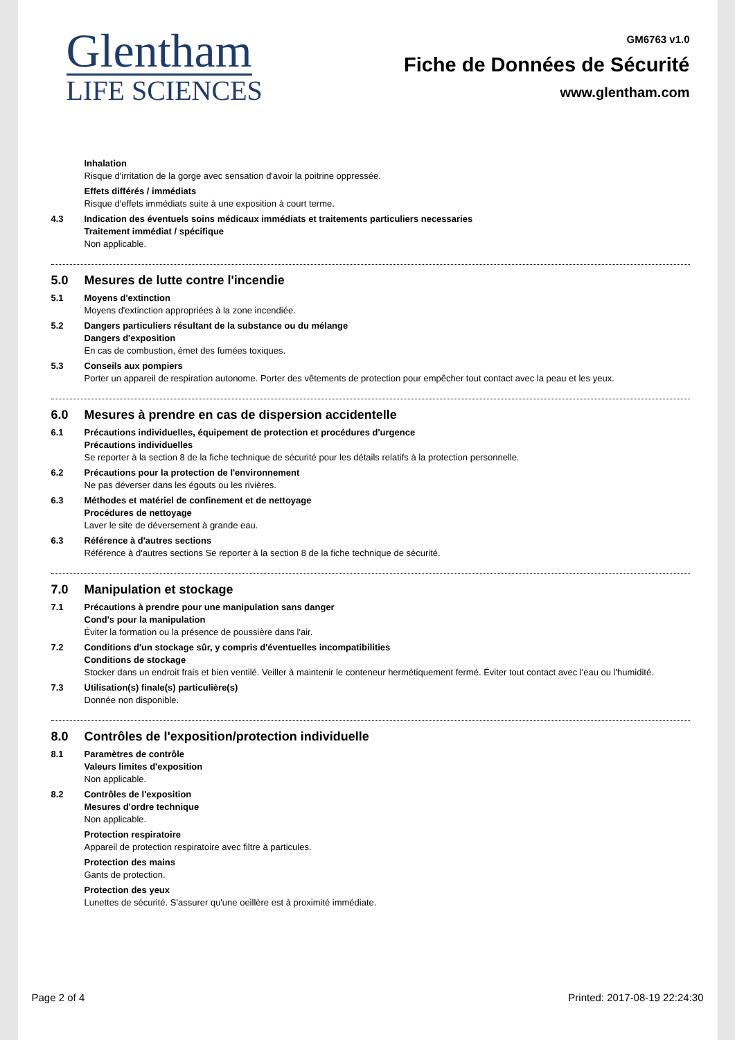Glentham
LIFE SCIENCES
GM6763 v1.0
Fiche de Données de Sécurité
www.glentham.com
Inhalation
Risque d'irritation de la gorge avec sensation d'avoir la poitrine oppressée.
Effets différés / immédiats
Risque d'effets immédiats suite à une exposition à court terme.
4.3 Indication des éventuels soins médicaux immédiats et traitements particuliers necessaries
Traitement immédiat / spécifique
Non applicable.
5.0 Mesures de lutte contre l'incendie
5.1 Moyens d'extinction
Moyens d'extinction appropriées à la zone incendiée.
5.2 Dangers particuliers résultant de la substance ou du mélange
Dangers d'exposition
En cas de combustion, émet des fumées toxiques.
5.3 Conseils aux pompiers
Porter un appareil de respiration autonome. Porter des vêtements de protection pour empêcher tout contact avec la peau et les yeux.
6.0 Mesures à prendre en cas de dispersion accidentelle
6.1 Précautions individuelles, équipement de protection et procédures d'urgence
Précautions individuelles
Se reporter à la section 8 de la fiche technique de sécurité pour les détails relatifs à la protection personnelle.
6.2 Précautions pour la protection de l'environnement
Ne pas déverser dans les égouts ou les rivières.
6.3 Méthodes et matériel de confinement et de nettoyage
Procédures de nettoyage
Laver le site de déversement à grande eau.
6.3 Référence à d'autres sections
Référence à d'autres sections Se reporter à la section 8 de la fiche technique de sécurité.
7.0 Manipulation et stockage
7.1 Précautions à prendre pour une manipulation sans danger
Cond's pour la manipulation
Éviter la formation ou la présence de poussière dans l'air.
7.2 Conditions d'un stockage sûr, y compris d'éventuelles incompatibilities
Conditions de stockage
Stocker dans un endroit frais et bien ventilé. Veiller à maintenir le conteneur hermétiquement fermé. Éviter tout contact avec l'eau ou l'humidité.
7.3 Utilisation(s) finale(s) particulière(s)
Donnée non disponible.
8.0 Contrôles de l'exposition/protection individuelle
8.1 Paramètres de contrôle
Valeurs limites d'exposition
Non applicable.
8.2 Contrôles de l'exposition
Mesures d'ordre technique
Non applicable.
Protection respiratoire
Appareil de protection respiratoire avec filtre à particules.
Protection des mains
Gants de protection.
Protection des yeux
Lunettes de sécurité. S'assurer qu'une oeillère est à proximité immédiate.
Page 2 of 4 Printed: 2017-08-19 22:24:30